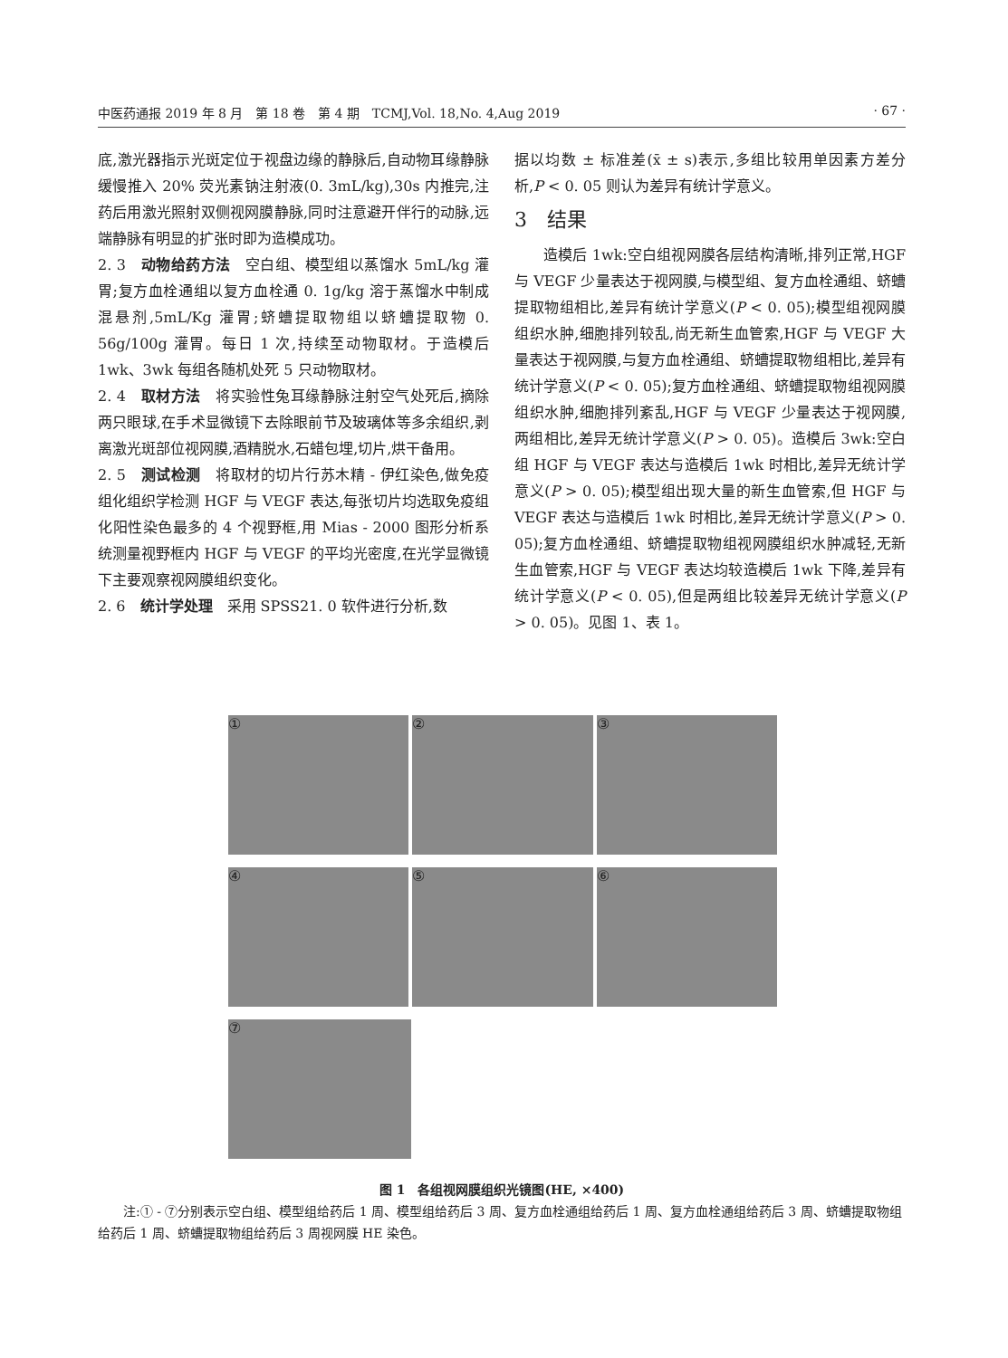中医药通报 2019 年 8 月　第 18 卷　第 4 期　TCMJ,Vol. 18,No. 4,Aug 2019 · 67 ·
底,激光器指示光斑定位于视盘边缘的静脉后,自动物耳缘静脉缓慢推入 20% 荧光素钠注射液(0. 3mL/kg),30s 内推完,注药后用激光照射双侧视网膜静脉,同时注意避开伴行的动脉,远端静脉有明显的扩张时即为造模成功。
2. 3　动物给药方法　空白组、模型组以蒸馏水 5mL/kg 灌胃;复方血栓通组以复方血栓通 0. 1g/kg 溶于蒸馏水中制成混悬剂,5mL/Kg 灌胃;蛴螬提取物组以蛴螬提取物 0. 56g/100g 灌胃。每日 1 次,持续至动物取材。于造模后 1wk、3wk 每组各随机处死 5 只动物取材。
2. 4　取材方法　将实验性兔耳缘静脉注射空气处死后,摘除两只眼球,在手术显微镜下去除眼前节及玻璃体等多余组织,剥离激光斑部位视网膜,酒精脱水,石蜡包埋,切片,烘干备用。
2. 5　测试检测　将取材的切片行苏木精 - 伊红染色,做免疫组化组织学检测 HGF 与 VEGF 表达,每张切片均选取免疫组化阳性染色最多的 4 个视野框,用 Mias - 2000 图形分析系统测量视野框内 HGF 与 VEGF 的平均光密度,在光学显微镜下主要观察视网膜组织变化。
2. 6　统计学处理　采用 SPSS21. 0 软件进行分析,数
据以均数 ± 标准差(x̄ ± s)表示,多组比较用单因素方差分析,P < 0. 05 则认为差异有统计学意义。
3　结果
造模后 1wk:空白组视网膜各层结构清晰,排列正常,HGF 与 VEGF 少量表达于视网膜,与模型组、复方血栓通组、蛴螬提取物组相比,差异有统计学意义(P < 0. 05);模型组视网膜组织水肿,细胞排列较乱,尚无新生血管索,HGF 与 VEGF 大量表达于视网膜,与复方血栓通组、蛴螬提取物组相比,差异有统计学意义(P < 0. 05);复方血栓通组、蛴螬提取物组视网膜组织水肿,细胞排列紊乱,HGF 与 VEGF 少量表达于视网膜,两组相比,差异无统计学意义(P > 0. 05)。造模后 3wk:空白组 HGF 与 VEGF 表达与造模后 1wk 时相比,差异无统计学意义(P > 0. 05);模型组出现大量的新生血管索,但 HGF 与 VEGF 表达与造模后 1wk 时相比,差异无统计学意义(P > 0. 05);复方血栓通组、蛴螬提取物组视网膜组织水肿减轻,无新生血管索,HGF 与 VEGF 表达均较造模后 1wk 下降,差异有统计学意义(P < 0. 05),但是两组比较差异无统计学意义(P > 0. 05)。见图 1、表 1。
① ② ③
④ ⑤ ⑥
⑦
图 1　各组视网膜组织光镜图(HE, ×400)
注:① - ⑦分别表示空白组、模型组给药后 1 周、模型组给药后 3 周、复方血栓通组给药后 1 周、复方血栓通组给药后 3 周、蛴螬提取物组给药后 1 周、蛴螬提取物组给药后 3 周视网膜 HE 染色。